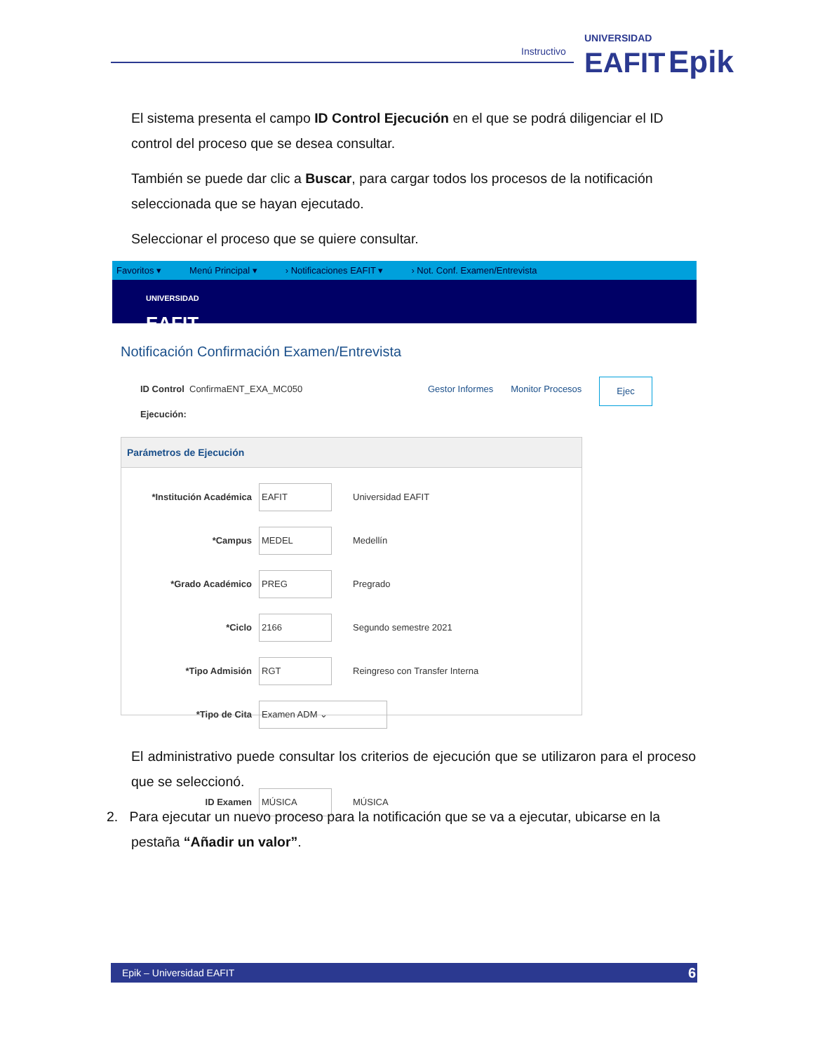Instructivo
UNIVERSIDAD
EAFIT Epik
El sistema presenta el campo ID Control Ejecución en el que se podrá diligenciar el ID control del proceso que se desea consultar.
También se puede dar clic a Buscar, para cargar todos los procesos de la notificación seleccionada que se hayan ejecutado.
Seleccionar el proceso que se quiere consultar.
Favoritos ▾ Menú Principal ▾ › Notificaciones EAFIT ▾ › Not. Conf. Examen/Entrevista
UNIVERSIDAD
EAFIT
Notificación Confirmación Examen/Entrevista
ID Control Ejecución: ConfirmaENT_EXA_MC050 Gestor Informes Monitor Procesos Ejec
Parámetros de Ejecución
*Institución Académica EAFIT Universidad EAFIT
*Campus MEDEL Medellín
*Grado Académico PREG Pregrado
*Ciclo 2166 Segundo semestre 2021
*Tipo Admisión RGT Reingreso con Transfer Interna
*Tipo de Cita Examen ADM ⌄
ID Examen MÚSICA MÚSICA
El administrativo puede consultar los criterios de ejecución que se utilizaron para el proceso que se seleccionó.
2. Para ejecutar un nuevo proceso para la notificación que se va a ejecutar, ubicarse en la
pestaña “Añadir un valor”.
Epik – Universidad EAFIT 6